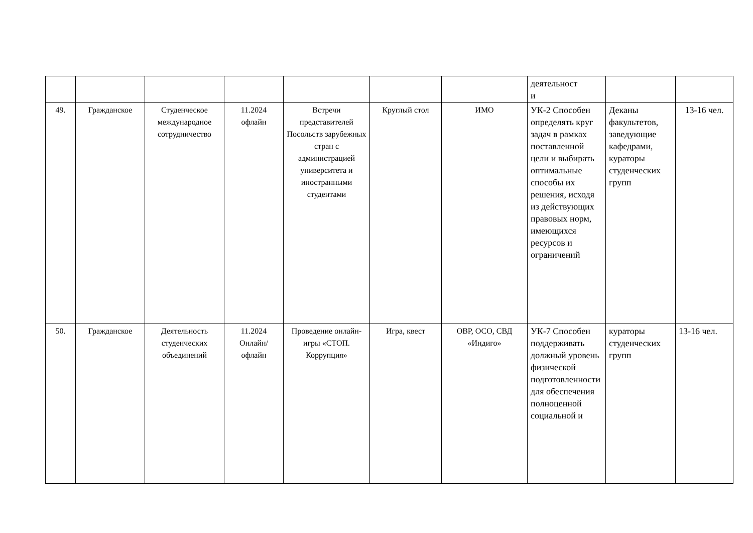| | | | | | | | деятельност и | | |
| 49. | Гражданское | Студенческое международное сотрудничество | 11.2024 офлайн | Встречи представителей Посольств зарубежных стран с администрацией университета и иностранными студентами | Круглый стол | ИМО | УК-2 Способен определять круг задач в рамках поставленной цели и выбирать оптимальные способы их решения, исходя из действующих правовых норм, имеющихся ресурсов и ограничений | Деканы факультетов, заведующие кафедрами, кураторы студенческих групп | 13-16 чел. |
| 50. | Гражданское | Деятельность студенческих объединений | 11.2024 Онлайн/ офлайн | Проведение онлайн-игры «СТОП. Коррупция» | Игра, квест | ОВР, ОСО, СВД «Индиго» | УК-7 Способен поддерживать должный уровень физической подготовленности для обеспечения полноценной социальной и | кураторы студенческих групп | 13-16 чел. |